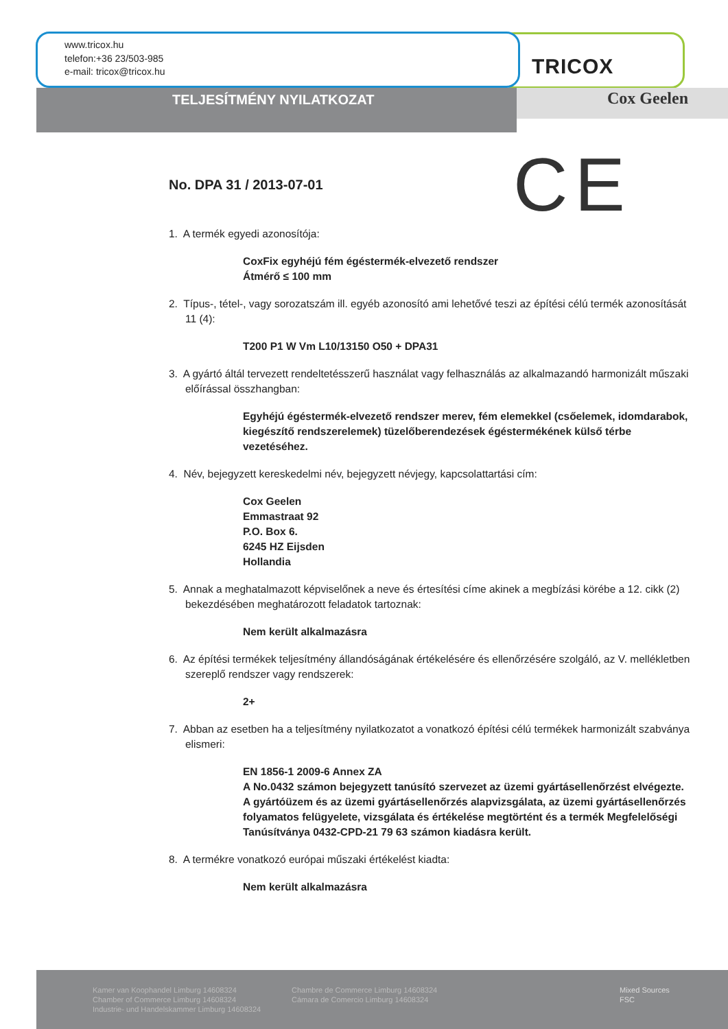www.tricox.hu
telefon:+36 23/503-985
e-mail: tricox@tricox.hu
TRICOX
TELJESÍTMÉNY NYILATKOZAT Cox Geelen
CE
No. DPA 31 / 2013-07-01
1. A termék egyedi azonosítója:
CoxFix egyhéjú fém égéstermék-elvezető rendszer
Átmérő ≤ 100 mm
2. Típus-, tétel-, vagy sorozatszám ill. egyéb azonosító ami lehetővé teszi az építési célú termék azonosítását 11 (4):
T200 P1 W Vm L10/13150 O50 + DPA31
3. A gyártó áltál tervezett rendeltetésszerű használat vagy felhasználás az alkalmazandó harmonizált műszaki előírással összhangban:
Egyhéjú égéstermék-elvezető rendszer merev, fém elemekkel (csőelemek, idomdarabok, kiegészítő rendszerelemek) tüzelőberendezések égéstermékének külső térbe vezetéséhez.
4. Név, bejegyzett kereskedelmi név, bejegyzett névjegy, kapcsolattartási cím:
Cox Geelen
Emmastraat 92
P.O. Box 6.
6245 HZ Eijsden
Hollandia
5. Annak a meghatalmazott képviselőnek a neve és értesítési címe akinek a megbízási körébe a 12. cikk (2) bekezdésében meghatározott feladatok tartoznak:
Nem került alkalmazásra
6. Az építési termékek teljesítmény állandóságának értékelésére és ellenőrzésére szolgáló, az V. mellékletben szereplő rendszer vagy rendszerek:
2+
7. Abban az esetben ha a teljesítmény nyilatkozatot a vonatkozó építési célú termékek harmonizált szabványa elismeri:
EN 1856-1 2009-6 Annex ZA
A No.0432 számon bejegyzett tanúsító szervezet az üzemi gyártásellenőrzést elvégezte.
A gyártóüzem és az üzemi gyártásellenőrzés alapvizsgálata, az üzemi gyártásellenőrzés folyamatos felügyelete, vizsgálata és értékelése megtörtént és a termék Megfelelőségi Tanúsítványa 0432-CPD-21 79 63 számon kiadásra került.
8. A termékre vonatkozó európai műszaki értékelést kiadta:
Nem került alkalmazásra
Kamer van Koophandel Limburg 14608324
Chamber of Commerce Limburg 14608324
Industrie- und Handelskammer Limburg 14608324
Chambre de Commerce Limburg 14608324
Cámara de Comercio Limburg 14608324
Mixed Sources
FSC